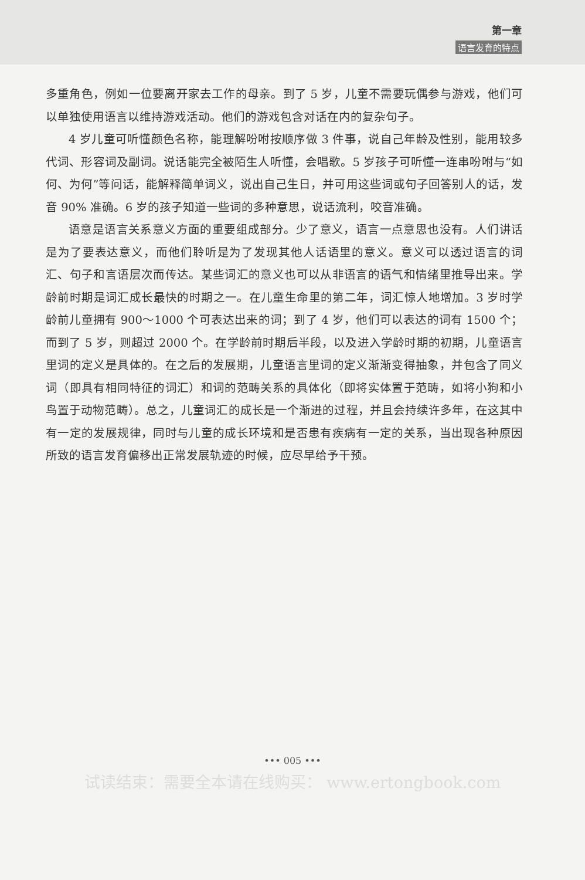第一章
语言发育的特点
多重角色，例如一位要离开家去工作的母亲。到了 5 岁，儿童不需要玩偶参与游戏，他们可以单独使用语言以维持游戏活动。他们的游戏包含对话在内的复杂句子。
4 岁儿童可听懂颜色名称，能理解吩咐按顺序做 3 件事，说自己年龄及性别，能用较多代词、形容词及副词。说话能完全被陌生人听懂，会唱歌。5 岁孩子可听懂一连串吩咐与“如何、为何”等问话，能解释简单词义，说出自己生日，并可用这些词或句子回答别人的话，发音 90% 准确。6 岁的孩子知道一些词的多种意思，说话流利，咬音准确。
语意是语言关系意义方面的重要组成部分。少了意义，语言一点意思也没有。人们讲话是为了要表达意义，而他们聆听是为了发现其他人话语里的意义。意义可以透过语言的词汇、句子和言语层次而传达。某些词汇的意义也可以从非语言的语气和情绪里推导出来。学龄前时期是词汇成长最快的时期之一。在儿童生命里的第二年，词汇惊人地增加。3 岁时学龄前儿童拥有 900～1000 个可表达出来的词；到了 4 岁，他们可以表达的词有 1500 个；而到了 5 岁，则超过 2000 个。在学龄前时期后半段，以及进入学龄时期的初期，儿童语言里词的定义是具体的。在之后的发展期，儿童语言里词的定义渐渐变得抽象，并包含了同义词（即具有相同特征的词汇）和词的范畴关系的具体化（即将实体置于范畴，如将小狗和小鸟置于动物范畴）。总之，儿童词汇的成长是一个渐进的过程，并且会持续许多年，在这其中有一定的发展规律，同时与儿童的成长环境和是否患有疾病有一定的关系，当出现各种原因所致的语言发育偏移出正常发展轨迹的时候，应尽早给予干预。
••• 005 •••
试读结束：需要全本请在线购买： www.ertongbook.com